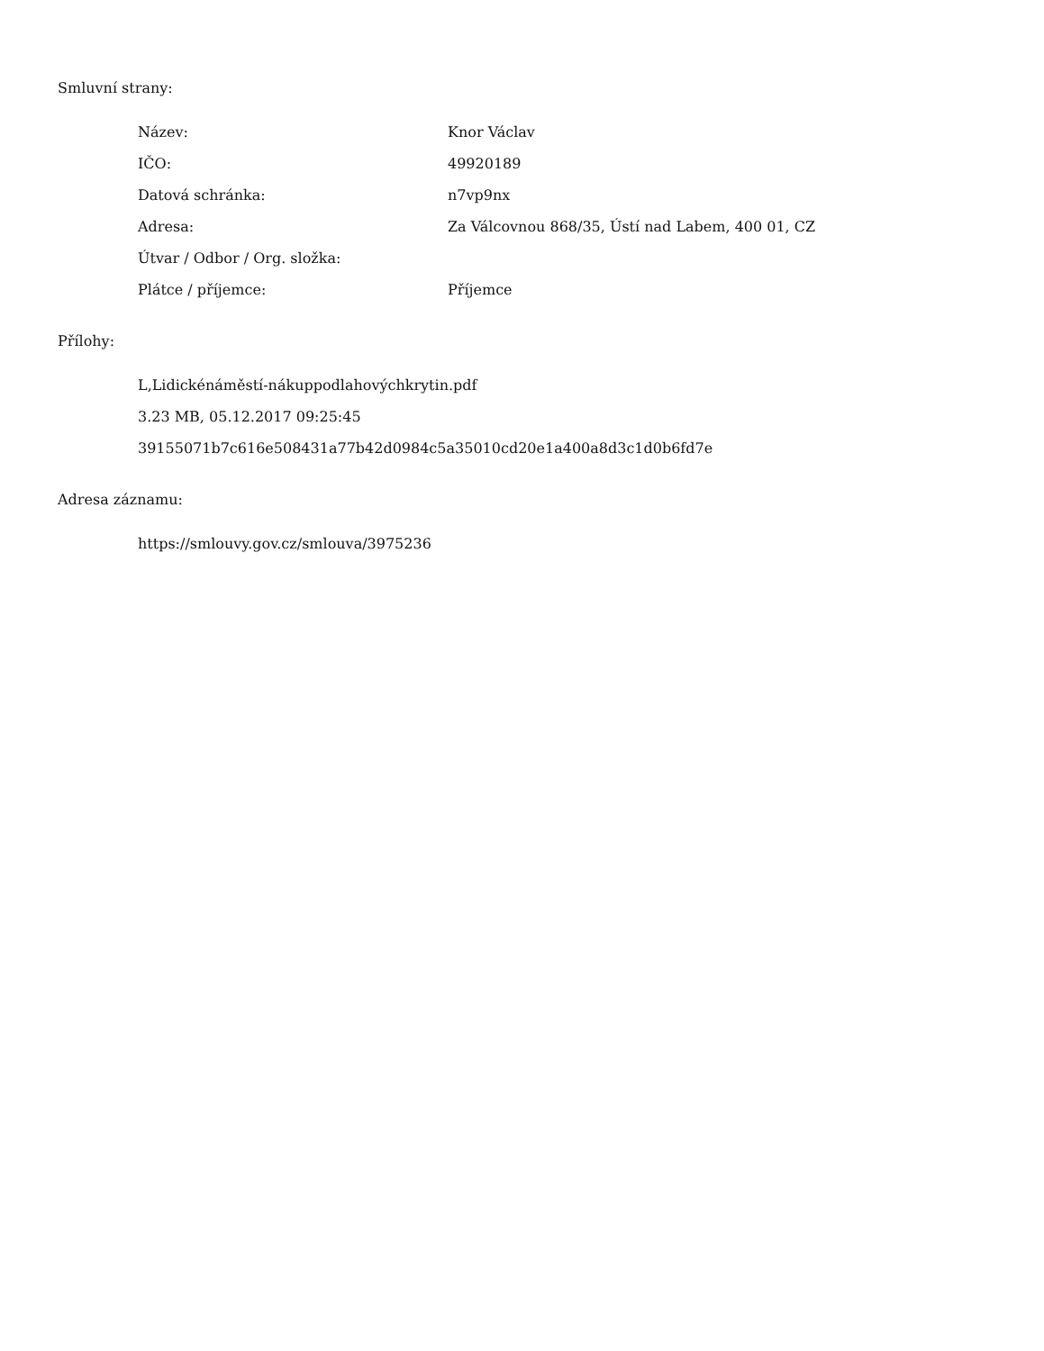Smluvní strany:
| Název: | Knor Václav |
| IČO: | 49920189 |
| Datová schránka: | n7vp9nx |
| Adresa: | Za Válcovnou 868/35, Ústí nad Labem, 400 01, CZ |
| Útvar / Odbor / Org. složka: | |
| Plátce / příjemce: | Příjemce |
Přílohy:
L,Lidickénáměstí-nákuppodlahovýchkrytin.pdf
3.23 MB, 05.12.2017 09:25:45
39155071b7c616e508431a77b42d0984c5a35010cd20e1a400a8d3c1d0b6fd7e
Adresa záznamu:
https://smlouvy.gov.cz/smlouva/3975236